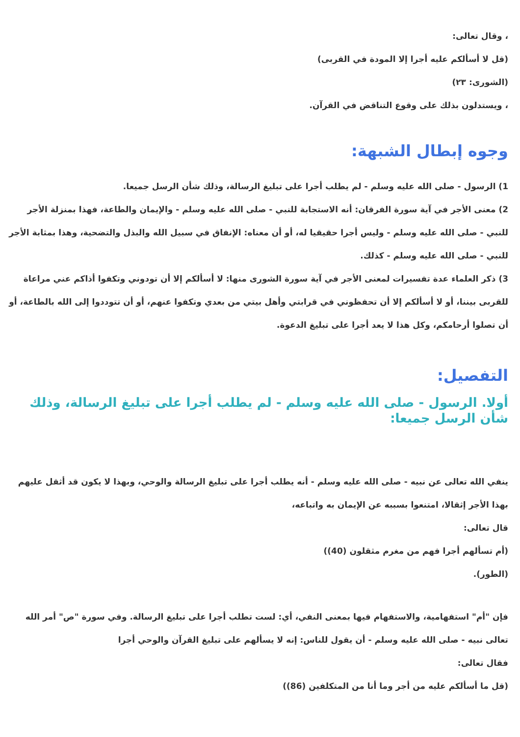، وقال تعالى:
(قل لا أسألكم عليه أجرا إلا المودة في القربى)
(الشورى: ٢٣)
، ويستدلون بذلك على وقوع التناقض في القرآن.
وجوه إبطال الشبهة:
1) الرسول - صلى الله عليه وسلم - لم يطلب أجرا على تبليغ الرسالة، وذلك شأن الرسل جميعا.
2) معنى الأجر في آية سورة الفرقان: أنه الاستجابة للنبي - صلى الله عليه وسلم - والإيمان والطاعة، فهذا بمنزلة الأجر للنبي - صلى الله عليه وسلم - وليس أجرا حقيقيا له، أو أن معناه: الإنفاق في سبيل الله والبذل والتضحية، وهذا بمثابة الأجر للنبي - صلى الله عليه وسلم - كذلك.
3) ذكر العلماء عدة تفسيرات لمعنى الأجر في آية سورة الشورى منها: لا أسألكم إلا أن تودوني وتكفوا أذاكم عني مراعاة للقربى بيننا، أو لا أسألكم إلا أن تحفظوني في قرابتي وأهل بيتي من بعدي وتكفوا عنهم، أو أن تتوددوا إلى الله بالطاعة، أو أن تصلوا أرحامكم، وكل هذا لا يعد أجرا على تبليغ الدعوة.
التفصيل:
أولا. الرسول - صلى الله عليه وسلم - لم يطلب أجرا على تبليغ الرسالة، وذلك شأن الرسل جميعا:
ينفي الله تعالى عن نبيه - صلى الله عليه وسلم - أنه يطلب أجرا على تبليغ الرسالة والوحي، وبهذا لا يكون قد أثقل عليهم بهذا الأجر إثقالا، امتنعوا بسببه عن الإيمان به واتباعه،
قال تعالى:
(أم تسألهم أجرا فهم من مغرم مثقلون (40))
(الطور).
فإن "أم" استفهامية، والاستفهام فيها بمعنى النفي، أي: لست تطلب أجرا على تبليغ الرسالة. وفي سورة "ص" أمر الله تعالى نبيه - صلى الله عليه وسلم - أن يقول للناس: إنه لا يسألهم على تبليغ القرآن والوحي أجرا
فقال تعالى:
(قل ما أسألكم عليه من أجر وما أنا من المتكلفين (86))